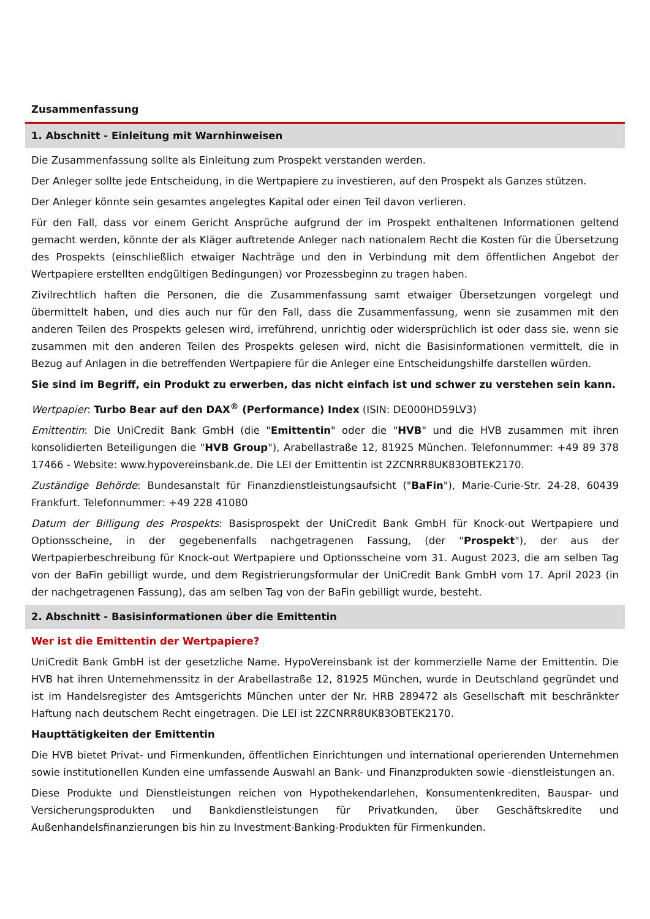Zusammenfassung
1. Abschnitt - Einleitung mit Warnhinweisen
Die Zusammenfassung sollte als Einleitung zum Prospekt verstanden werden.
Der Anleger sollte jede Entscheidung, in die Wertpapiere zu investieren, auf den Prospekt als Ganzes stützen.
Der Anleger könnte sein gesamtes angelegtes Kapital oder einen Teil davon verlieren.
Für den Fall, dass vor einem Gericht Ansprüche aufgrund der im Prospekt enthaltenen Informationen geltend gemacht werden, könnte der als Kläger auftretende Anleger nach nationalem Recht die Kosten für die Übersetzung des Prospekts (einschließlich etwaiger Nachträge und den in Verbindung mit dem öffentlichen Angebot der Wertpapiere erstellten endgültigen Bedingungen) vor Prozessbeginn zu tragen haben.
Zivilrechtlich haften die Personen, die die Zusammenfassung samt etwaiger Übersetzungen vorgelegt und übermittelt haben, und dies auch nur für den Fall, dass die Zusammenfassung, wenn sie zusammen mit den anderen Teilen des Prospekts gelesen wird, irreführend, unrichtig oder widersprüchlich ist oder dass sie, wenn sie zusammen mit den anderen Teilen des Prospekts gelesen wird, nicht die Basisinformationen vermittelt, die in Bezug auf Anlagen in die betreffenden Wertpapiere für die Anleger eine Entscheidungshilfe darstellen würden.
Sie sind im Begriff, ein Produkt zu erwerben, das nicht einfach ist und schwer zu verstehen sein kann.
Wertpapier: Turbo Bear auf den DAX<sup>®</sup> (Performance) Index (ISIN: DE000HD59LV3)
Emittentin: Die UniCredit Bank GmbH (die "Emittentin" oder die "HVB" und die HVB zusammen mit ihren konsolidierten Beteiligungen die "HVB Group"), Arabellastraße 12, 81925 München. Telefonnummer: +49 89 378 17466 - Website: www.hypovereinsbank.de. Die LEI der Emittentin ist 2ZCNRR8UK83OBTEK2170.
Zuständige Behörde: Bundesanstalt für Finanzdienstleistungsaufsicht ("BaFin"), Marie-Curie-Str. 24-28, 60439 Frankfurt. Telefonnummer: +49 228 41080
Datum der Billigung des Prospekts: Basisprospekt der UniCredit Bank GmbH für Knock-out Wertpapiere und Optionsscheine, in der gegebenenfalls nachgetragenen Fassung, (der "Prospekt"), der aus der Wertpapierbeschreibung für Knock-out Wertpapiere und Optionsscheine vom 31. August 2023, die am selben Tag von der BaFin gebilligt wurde, und dem Registrierungsformular der UniCredit Bank GmbH vom 17. April 2023 (in der nachgetragenen Fassung), das am selben Tag von der BaFin gebilligt wurde, besteht.
2. Abschnitt - Basisinformationen über die Emittentin
Wer ist die Emittentin der Wertpapiere?
UniCredit Bank GmbH ist der gesetzliche Name. HypoVereinsbank ist der kommerzielle Name der Emittentin. Die HVB hat ihren Unternehmenssitz in der Arabellastraße 12, 81925 München, wurde in Deutschland gegründet und ist im Handelsregister des Amtsgerichts München unter der Nr. HRB 289472 als Gesellschaft mit beschränkter Haftung nach deutschem Recht eingetragen. Die LEI ist 2ZCNRR8UK83OBTEK2170.
Haupttätigkeiten der Emittentin
Die HVB bietet Privat- und Firmenkunden, öffentlichen Einrichtungen und international operierenden Unternehmen sowie institutionellen Kunden eine umfassende Auswahl an Bank- und Finanzprodukten sowie -dienstleistungen an.
Diese Produkte und Dienstleistungen reichen von Hypothekendarlehen, Konsumentenkrediten, Bauspar- und Versicherungsprodukten und Bankdienstleistungen für Privatkunden, über Geschäftskredite und Außenhandelsfinanzierungen bis hin zu Investment-Banking-Produkten für Firmenkunden.